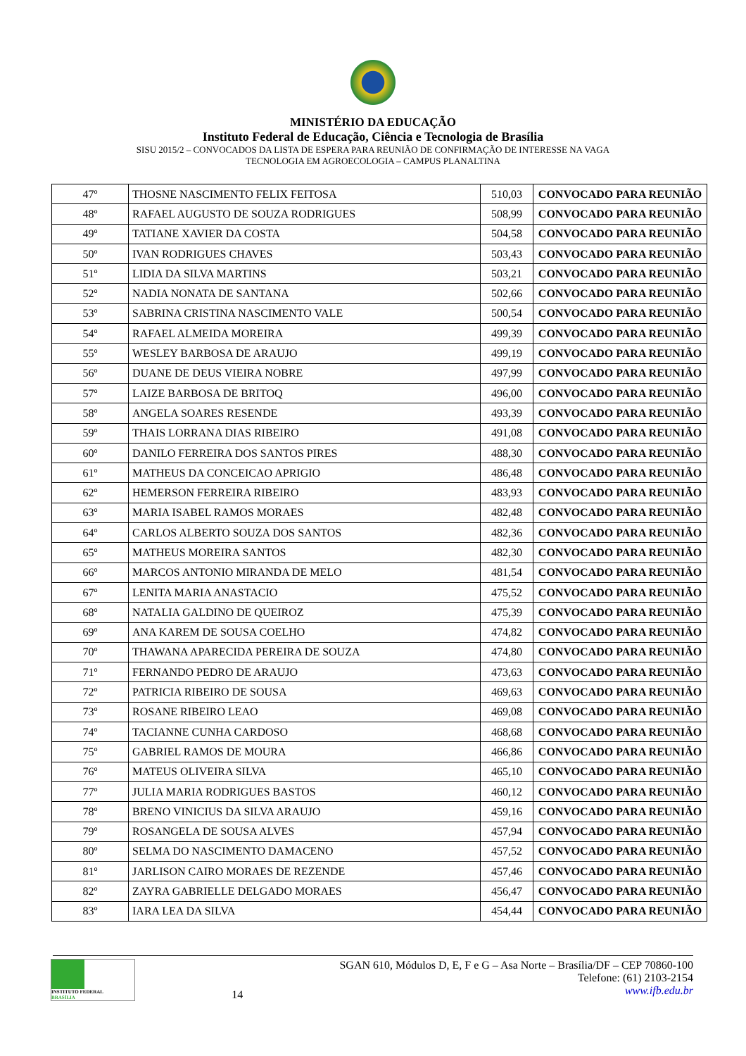MINISTÉRIO DA EDUCAÇÃO
Instituto Federal de Educação, Ciência e Tecnologia de Brasília
SISU 2015/2 – CONVOCADOS DA LISTA DE ESPERA PARA REUNIÃO DE CONFIRMAÇÃO DE INTERESSE NA VAGA
TECNOLOGIA EM AGROECOLOGIA – CAMPUS PLANALTINA
| 47º | THOSNE NASCIMENTO FELIX FEITOSA | 510,03 | CONVOCADO PARA REUNIÃO |
| 48º | RAFAEL AUGUSTO DE SOUZA RODRIGUES | 508,99 | CONVOCADO PARA REUNIÃO |
| 49º | TATIANE XAVIER DA COSTA | 504,58 | CONVOCADO PARA REUNIÃO |
| 50º | IVAN RODRIGUES CHAVES | 503,43 | CONVOCADO PARA REUNIÃO |
| 51º | LIDIA DA SILVA MARTINS | 503,21 | CONVOCADO PARA REUNIÃO |
| 52º | NADIA NONATA DE SANTANA | 502,66 | CONVOCADO PARA REUNIÃO |
| 53º | SABRINA CRISTINA NASCIMENTO VALE | 500,54 | CONVOCADO PARA REUNIÃO |
| 54º | RAFAEL ALMEIDA MOREIRA | 499,39 | CONVOCADO PARA REUNIÃO |
| 55º | WESLEY BARBOSA DE ARAUJO | 499,19 | CONVOCADO PARA REUNIÃO |
| 56º | DUANE DE DEUS VIEIRA NOBRE | 497,99 | CONVOCADO PARA REUNIÃO |
| 57º | LAIZE BARBOSA DE BRITOQ | 496,00 | CONVOCADO PARA REUNIÃO |
| 58º | ANGELA SOARES RESENDE | 493,39 | CONVOCADO PARA REUNIÃO |
| 59º | THAIS LORRANA DIAS RIBEIRO | 491,08 | CONVOCADO PARA REUNIÃO |
| 60º | DANILO FERREIRA DOS SANTOS PIRES | 488,30 | CONVOCADO PARA REUNIÃO |
| 61º | MATHEUS DA CONCEICAO APRIGIO | 486,48 | CONVOCADO PARA REUNIÃO |
| 62º | HEMERSON FERREIRA RIBEIRO | 483,93 | CONVOCADO PARA REUNIÃO |
| 63º | MARIA ISABEL RAMOS MORAES | 482,48 | CONVOCADO PARA REUNIÃO |
| 64º | CARLOS ALBERTO SOUZA DOS SANTOS | 482,36 | CONVOCADO PARA REUNIÃO |
| 65º | MATHEUS MOREIRA SANTOS | 482,30 | CONVOCADO PARA REUNIÃO |
| 66º | MARCOS ANTONIO MIRANDA DE MELO | 481,54 | CONVOCADO PARA REUNIÃO |
| 67º | LENITA MARIA ANASTACIO | 475,52 | CONVOCADO PARA REUNIÃO |
| 68º | NATALIA GALDINO DE QUEIROZ | 475,39 | CONVOCADO PARA REUNIÃO |
| 69º | ANA KAREM DE SOUSA COELHO | 474,82 | CONVOCADO PARA REUNIÃO |
| 70º | THAWANA APARECIDA PEREIRA DE SOUZA | 474,80 | CONVOCADO PARA REUNIÃO |
| 71º | FERNANDO PEDRO DE ARAUJO | 473,63 | CONVOCADO PARA REUNIÃO |
| 72º | PATRICIA RIBEIRO DE SOUSA | 469,63 | CONVOCADO PARA REUNIÃO |
| 73º | ROSANE RIBEIRO LEAO | 469,08 | CONVOCADO PARA REUNIÃO |
| 74º | TACIANNE CUNHA CARDOSO | 468,68 | CONVOCADO PARA REUNIÃO |
| 75º | GABRIEL RAMOS DE MOURA | 466,86 | CONVOCADO PARA REUNIÃO |
| 76º | MATEUS OLIVEIRA SILVA | 465,10 | CONVOCADO PARA REUNIÃO |
| 77º | JULIA MARIA RODRIGUES BASTOS | 460,12 | CONVOCADO PARA REUNIÃO |
| 78º | BRENO VINICIUS DA SILVA ARAUJO | 459,16 | CONVOCADO PARA REUNIÃO |
| 79º | ROSANGELA DE SOUSA ALVES | 457,94 | CONVOCADO PARA REUNIÃO |
| 80º | SELMA DO NASCIMENTO DAMACENO | 457,52 | CONVOCADO PARA REUNIÃO |
| 81º | JARLISON CAIRO MORAES DE REZENDE | 457,46 | CONVOCADO PARA REUNIÃO |
| 82º | ZAYRA GABRIELLE DELGADO MORAES | 456,47 | CONVOCADO PARA REUNIÃO |
| 83º | IARA LEA DA SILVA | 454,44 | CONVOCADO PARA REUNIÃO |
INSTITUTO FEDERAL
BRASÍLIA
14 SGAN 610, Módulos D, E, F e G – Asa Norte – Brasília/DF – CEP 70860-100
Telefone: (61) 2103-2154
www.ifb.edu.br